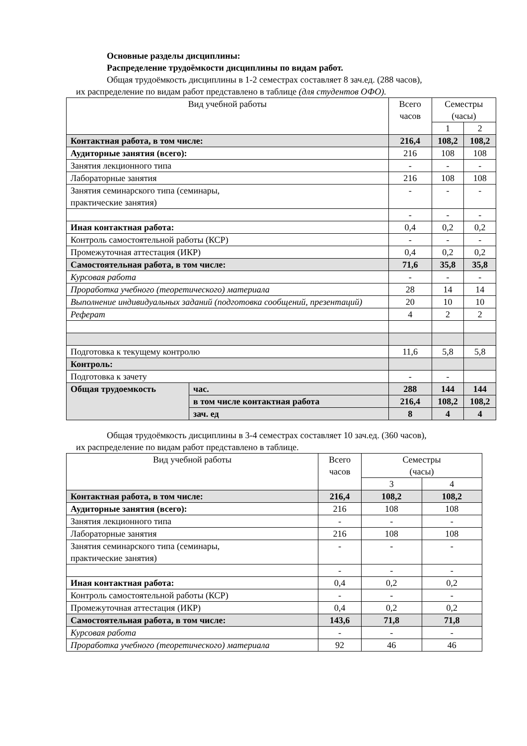Основные разделы дисциплины:
Распределение трудоёмкости дисциплины по видам работ.
Общая трудоёмкость дисциплины в 1-2 семестрах составляет 8 зач.ед. (288 часов),
их распределение по видам работ представлено в таблице (для студентов ОФО).
| Вид учебной работы | | Всего часов | Семестры (часы) | |
| | | | 1 | 2 |
| Контактная работа, в том числе: | | 216,4 | 108,2 | 108,2 |
| Аудиторные занятия (всего): | | 216 | 108 | 108 |
| Занятия лекционного типа | | - | - | - |
| Лабораторные занятия | | 216 | 108 | 108 |
| Занятия семинарского типа (семинары, практические занятия) | | - | - | - |
| | | - | - | - |
| Иная контактная работа: | | 0,4 | 0,2 | 0,2 |
| Контроль самостоятельной работы (КСР) | | - | - | - |
| Промежуточная аттестация (ИКР) | | 0,4 | 0,2 | 0,2 |
| Самостоятельная работа, в том числе: | | 71,6 | 35,8 | 35,8 |
| Курсовая работа | | - | - | - |
| Проработка учебного (теоретического) материала | | 28 | 14 | 14 |
| Выполнение индивидуальных заданий (подготовка сообщений, презентаций) | | 20 | 10 | 10 |
| Реферат | | 4 | 2 | 2 |
| Подготовка к текущему контролю | | 11,6 | 5,8 | 5,8 |
| Контроль: | | | | |
| Подготовка к зачету | | - | - | |
| Общая трудоемкость | час. | 288 | 144 | 144 |
| | в том числе контактная работа | 216,4 | 108,2 | 108,2 |
| | зач. ед | 8 | 4 | 4 |
Общая трудоёмкость дисциплины в 3-4 семестрах составляет 10 зач.ед. (360 часов),
их распределение по видам работ представлено в таблице.
| Вид учебной работы | Всего часов | Семестры (часы) | |
| | | 3 | 4 |
| Контактная работа, в том числе: | 216,4 | 108,2 | 108,2 |
| Аудиторные занятия (всего): | 216 | 108 | 108 |
| Занятия лекционного типа | - | - | - |
| Лабораторные занятия | 216 | 108 | 108 |
| Занятия семинарского типа (семинары, практические занятия) | - | - | - |
| | - | - | - |
| Иная контактная работа: | 0,4 | 0,2 | 0,2 |
| Контроль самостоятельной работы (КСР) | - | - | - |
| Промежуточная аттестация (ИКР) | 0,4 | 0,2 | 0,2 |
| Самостоятельная работа, в том числе: | 143,6 | 71,8 | 71,8 |
| Курсовая работа | - | - | - |
| Проработка учебного (теоретического) материала | 92 | 46 | 46 |